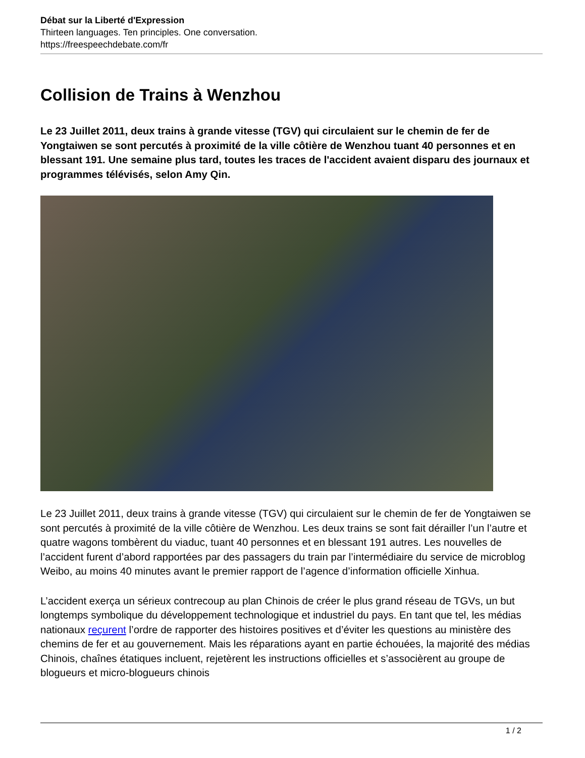Débat sur la Liberté d'Expression
Thirteen languages. Ten principles. One conversation.
https://freespeechdebate.com/fr
Collision de Trains à Wenzhou
Le 23 Juillet 2011, deux trains à grande vitesse (TGV) qui circulaient sur le chemin de fer de Yongtaiwen se sont percutés à proximité de la ville côtière de Wenzhou tuant 40 personnes et en blessant 191. Une semaine plus tard, toutes les traces de l'accident avaient disparu des journaux et programmes télévisés, selon Amy Qin.
Le 23 Juillet 2011, deux trains à grande vitesse (TGV) qui circulaient sur le chemin de fer de Yongtaiwen se sont percutés à proximité de la ville côtière de Wenzhou. Les deux trains se sont fait dérailler l’un l’autre et quatre wagons tombèrent du viaduc, tuant 40 personnes et en blessant 191 autres. Les nouvelles de l’accident furent d’abord rapportées par des passagers du train par l’intermédiaire du service de microblog Weibo, au moins 40 minutes avant le premier rapport de l’agence d’information officielle Xinhua.
L’accident exerça un sérieux contrecoup au plan Chinois de créer le plus grand réseau de TGVs, un but longtemps symbolique du développement technologique et industriel du pays. En tant que tel, les médias nationaux reçurent l’ordre de rapporter des histoires positives et d’éviter les questions au ministère des chemins de fer et au gouvernement. Mais les réparations ayant en partie échouées, la majorité des médias Chinois, chaînes étatiques incluent, rejetèrent les instructions officielles et s’associèrent au groupe de blogueurs et micro-blogueurs chinois
1 / 2